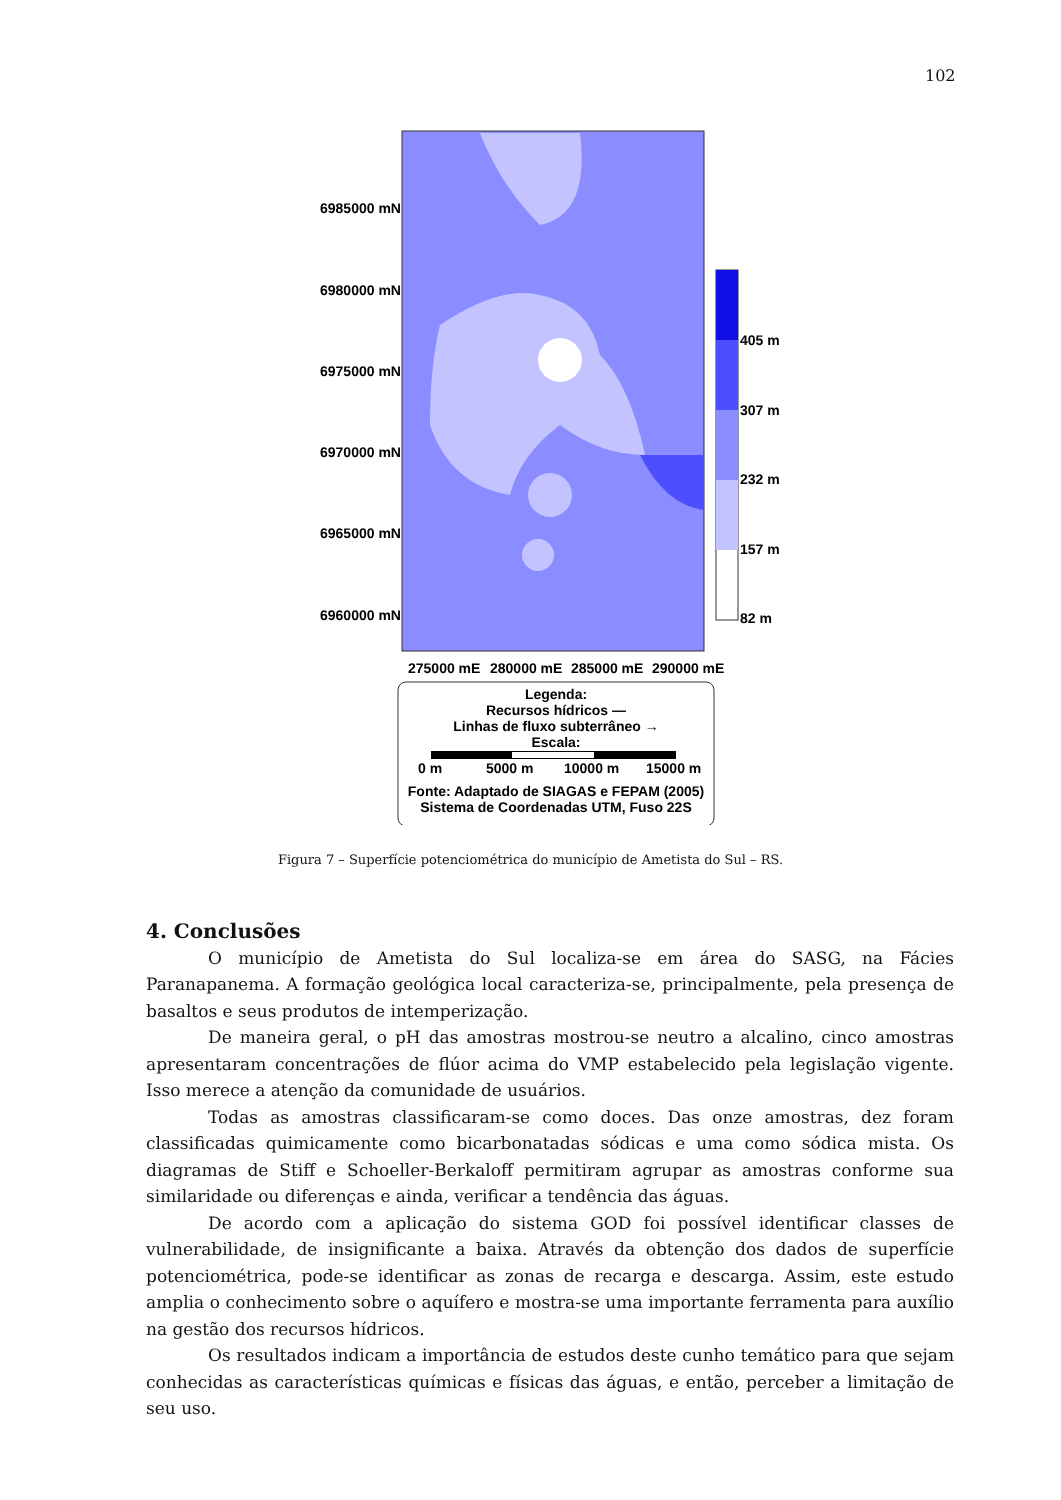102
6985000 mN
6980000 mN
6975000 mN
6970000 mN
6965000 mN
6960000 mN
405 m
307 m
232 m
157 m
82 m
275000 mE
280000 mE
285000 mE
290000 mE
Legenda:
Recursos hídricos —
Linhas de fluxo subterrâneo →
Escala:
0 m
5000 m
10000 m
15000 m
Fonte: Adaptado de SIAGAS e FEPAM (2005)
Sistema de Coordenadas UTM, Fuso 22S
Figura 7 – Superfície potenciométrica do município de Ametista do Sul – RS.
4. Conclusões
O município de Ametista do Sul localiza-se em área do SASG, na Fácies Paranapanema. A formação geológica local caracteriza-se, principalmente, pela presença de basaltos e seus produtos de intemperização.
De maneira geral, o pH das amostras mostrou-se neutro a alcalino, cinco amostras apresentaram concentrações de flúor acima do VMP estabelecido pela legislação vigente. Isso merece a atenção da comunidade de usuários.
Todas as amostras classificaram-se como doces. Das onze amostras, dez foram classificadas quimicamente como bicarbonatadas sódicas e uma como sódica mista. Os diagramas de Stiff e Schoeller-Berkaloff permitiram agrupar as amostras conforme sua similaridade ou diferenças e ainda, verificar a tendência das águas.
De acordo com a aplicação do sistema GOD foi possível identificar classes de vulnerabilidade, de insignificante a baixa. Através da obtenção dos dados de superfície potenciométrica, pode-se identificar as zonas de recarga e descarga. Assim, este estudo amplia o conhecimento sobre o aquífero e mostra-se uma importante ferramenta para auxílio na gestão dos recursos hídricos.
Os resultados indicam a importância de estudos deste cunho temático para que sejam conhecidas as características químicas e físicas das águas, e então, perceber a limitação de seu uso.